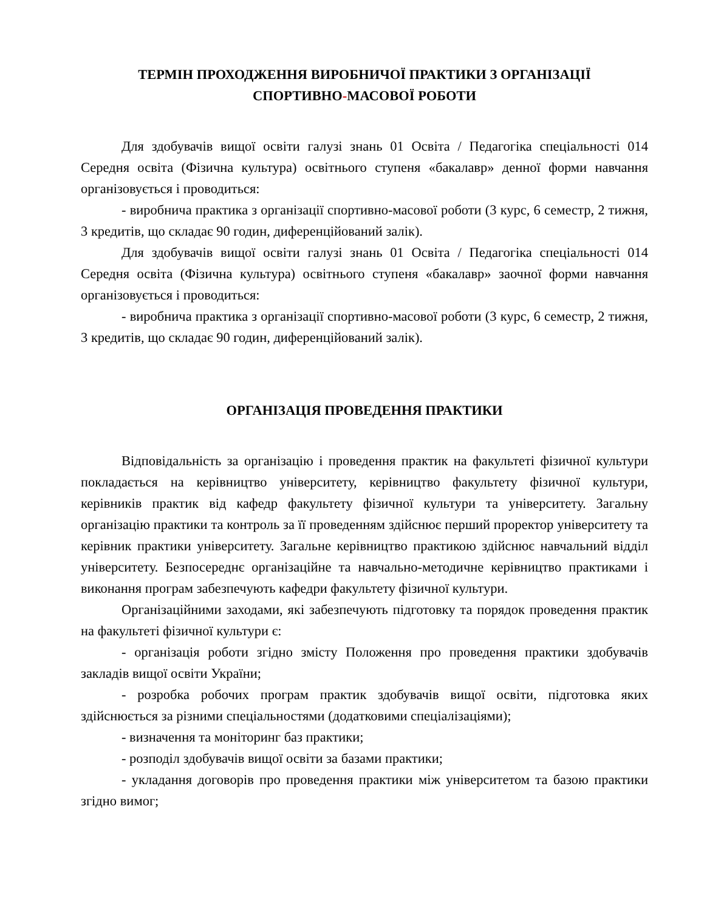ТЕРМІН ПРОХОДЖЕННЯ ВИРОБНИЧОЇ ПРАКТИКИ З ОРГАНІЗАЦІЇ
СПОРТИВНО-МАСОВОЇ РОБОТИ
Для здобувачів вищої освіти галузі знань 01 Освіта / Педагогіка спеціальності 014 Середня освіта (Фізична культура) освітнього ступеня «бакалавр» денної форми навчання організовується і проводиться:
- виробнича практика з організації спортивно-масової роботи (3 курс, 6 семестр, 2 тижня, 3 кредитів, що складає 90 годин, диференційований залік).
Для здобувачів вищої освіти галузі знань 01 Освіта / Педагогіка спеціальності 014 Середня освіта (Фізична культура) освітнього ступеня «бакалавр» заочної форми навчання організовується і проводиться:
- виробнича практика з організації спортивно-масової роботи (3 курс, 6 семестр, 2 тижня, 3 кредитів, що складає 90 годин, диференційований залік).
ОРГАНІЗАЦІЯ ПРОВЕДЕННЯ ПРАКТИКИ
Відповідальність за організацію і проведення практик на факультеті фізичної культури покладається на керівництво університету, керівництво факультету фізичної культури, керівників практик від кафедр факультету фізичної культури та університету. Загальну організацію практики та контроль за її проведенням здійснює перший проректор університету та керівник практики університету. Загальне керівництво практикою здійснює навчальний відділ університету. Безпосереднє організаційне та навчально-методичне керівництво практиками і виконання програм забезпечують кафедри факультету фізичної культури.
Організаційними заходами, які забезпечують підготовку та порядок проведення практик на факультеті фізичної культури є:
- організація роботи згідно змісту Положення про проведення практики здобувачів закладів вищої освіти України;
- розробка робочих програм практик здобувачів вищої освіти, підготовка яких здійснюється за різними спеціальностями (додатковими спеціалізаціями);
- визначення та моніторинг баз практики;
- розподіл здобувачів вищої освіти за базами практики;
- укладання договорів про проведення практики між університетом та базою практики згідно вимог;